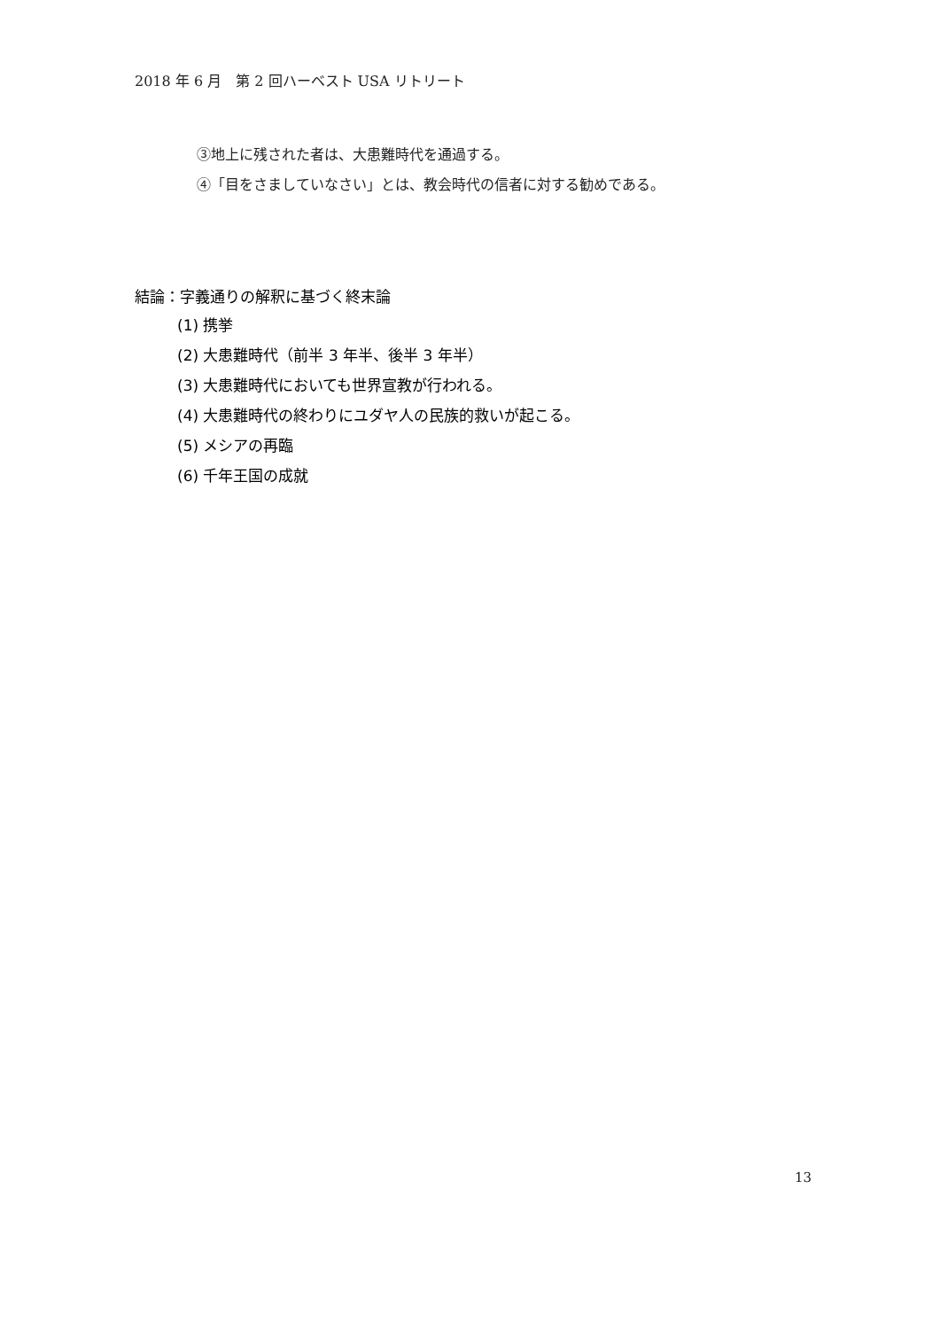2018 年 6 月　第 2 回ハーベスト USA リトリート
③地上に残された者は、大患難時代を通過する。
④「目をさましていなさい」とは、教会時代の信者に対する勧めである。
結論：字義通りの解釈に基づく終末論
(1) 携挙
(2) 大患難時代（前半 3 年半、後半 3 年半）
(3) 大患難時代においても世界宣教が行われる。
(4) 大患難時代の終わりにユダヤ人の民族的救いが起こる。
(5) メシアの再臨
(6) 千年王国の成就
13